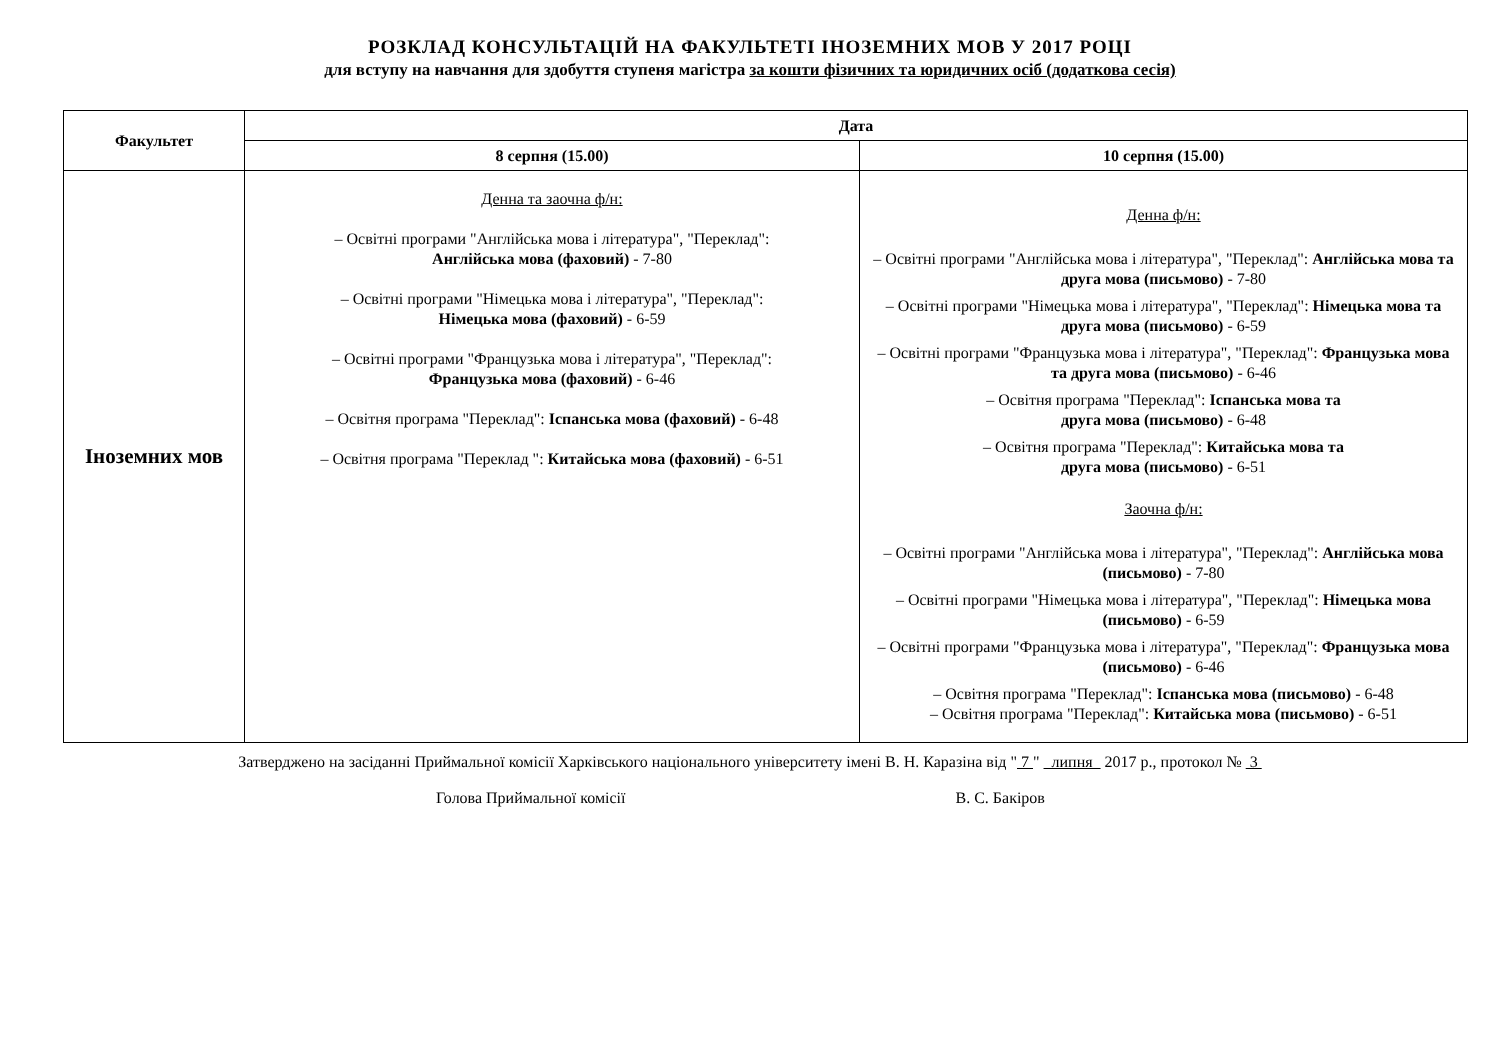РОЗКЛАД КОНСУЛЬТАЦІЙ НА ФАКУЛЬТЕТІ ІНОЗЕМНИХ МОВ У 2017 РОЦІ
для вступу на навчання для здобуття ступеня магістра за кошти фізичних та юридичних осіб (додаткова сесія)
| Факультет | Дата | |
| --- | --- | --- |
| | 8 серпня (15.00) | 10 серпня (15.00) |
| Іноземних мов | Денна та заочна ф/н: – Освітні програми "Англійська мова і література", "Переклад": Англійська мова (фаховий) - 7-80 – Освітні програми "Німецька мова і література", "Переклад": Німецька мова (фаховий) - 6-59 – Освітні програми "Французька мова і література", "Переклад": Французька мова (фаховий) - 6-46 – Освітня програма "Переклад": Іспанська мова (фаховий) - 6-48 – Освітня програма "Переклад ": Китайська мова (фаховий) - 6-51 | Денна ф/н: – Освітні програми "Англійська мова і література", "Переклад": Англійська мова та друга мова (письмово) - 7-80 – Освітні програми "Німецька мова і література", "Переклад": Німецька мова та друга мова (письмово) - 6-59 – Освітні програми "Французька мова і література", "Переклад": Французька мова та друга мова (письмово) - 6-46 – Освітня програма "Переклад": Іспанська мова та друга мова (письмово) - 6-48 – Освітня програма "Переклад": Китайська мова та друга мова (письмово) - 6-51 Заочна ф/н: – Освітні програми "Англійська мова і література", "Переклад": Англійська мова (письмово) - 7-80 – Освітні програми "Німецька мова і література", "Переклад": Німецька мова (письмово) - 6-59 – Освітні програми "Французька мова і література", "Переклад": Французька мова (письмово) - 6-46 – Освітня програма "Переклад": Іспанська мова (письмово) - 6-48 – Освітня програма "Переклад": Китайська мова (письмово) - 6-51 |
Затверджено на засіданні Приймальної комісії Харківського національного університету імені В. Н. Каразіна від " 7 " липня 2017 р., протокол № 3
Голова Приймальної комісії В. С. Бакіров